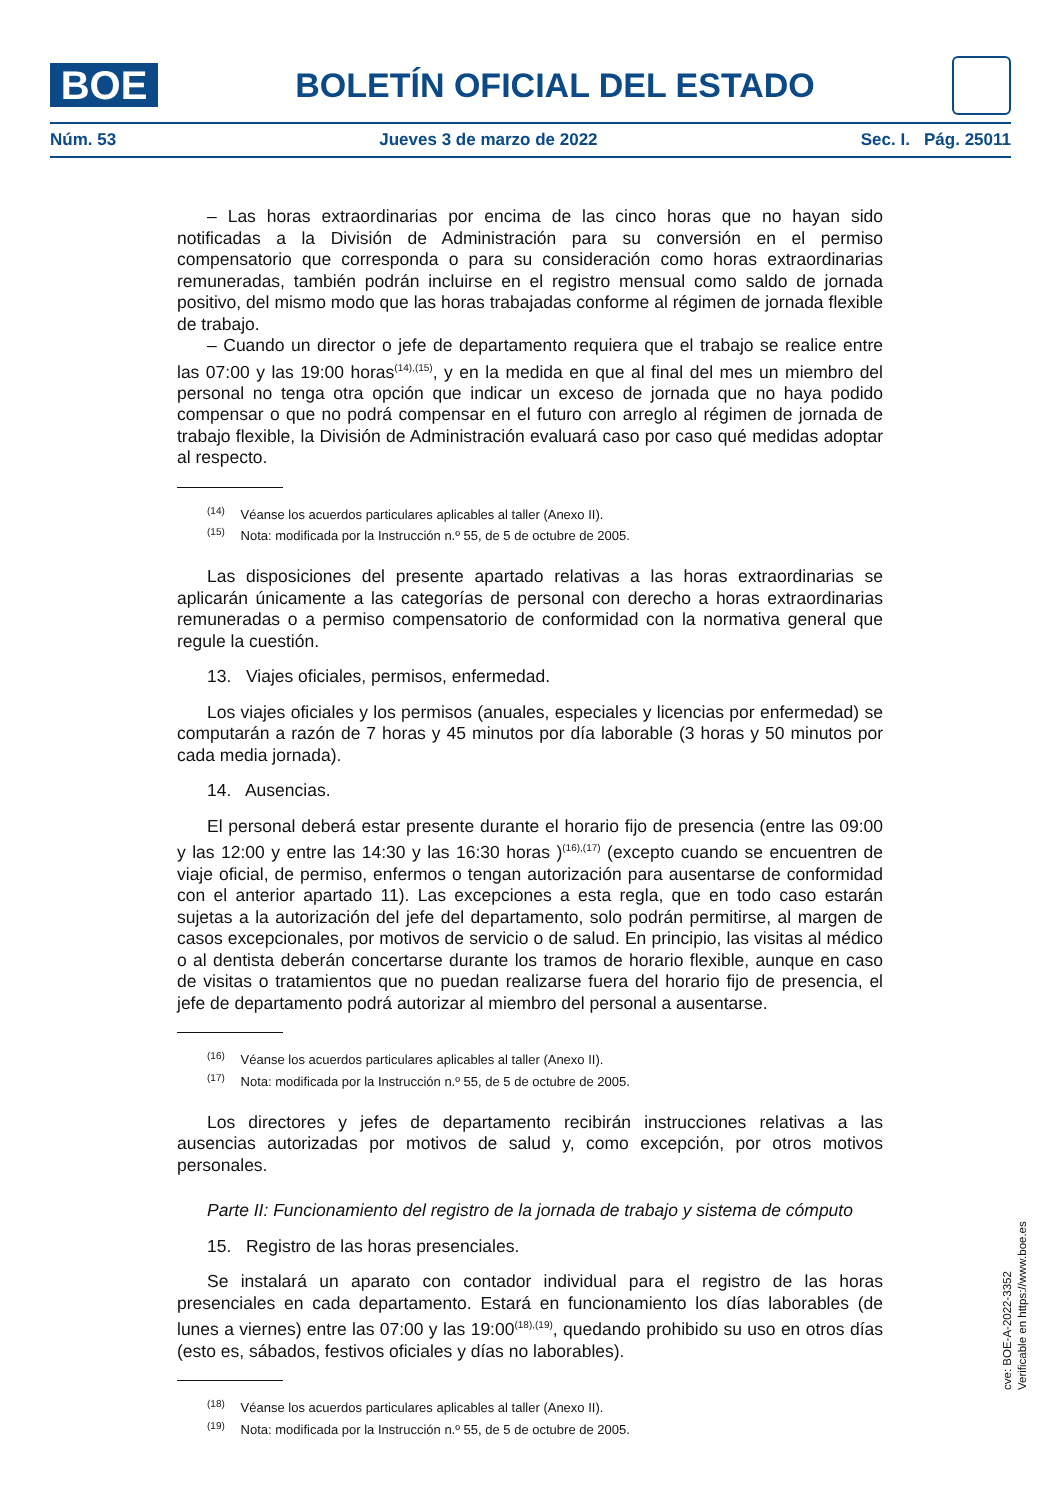BOE
BOLETÍN OFICIAL DEL ESTADO
Núm. 53 Jueves 3 de marzo de 2022 Sec. I. Pág. 25011
– Las horas extraordinarias por encima de las cinco horas que no hayan sido notificadas a la División de Administración para su conversión en el permiso compensatorio que corresponda o para su consideración como horas extraordinarias remuneradas, también podrán incluirse en el registro mensual como saldo de jornada positivo, del mismo modo que las horas trabajadas conforme al régimen de jornada flexible de trabajo.
– Cuando un director o jefe de departamento requiera que el trabajo se realice entre las 07:00 y las 19:00 horas<sup>(14),(15)</sup>, y en la medida en que al final del mes un miembro del personal no tenga otra opción que indicar un exceso de jornada que no haya podido compensar o que no podrá compensar en el futuro con arreglo al régimen de jornada de trabajo flexible, la División de Administración evaluará caso por caso qué medidas adoptar al respecto.
<sup>(14)</sup> Véanse los acuerdos particulares aplicables al taller (Anexo II).
<sup>(15)</sup> Nota: modificada por la Instrucción n.º 55, de 5 de octubre de 2005.
Las disposiciones del presente apartado relativas a las horas extraordinarias se aplicarán únicamente a las categorías de personal con derecho a horas extraordinarias remuneradas o a permiso compensatorio de conformidad con la normativa general que regule la cuestión.
13. Viajes oficiales, permisos, enfermedad.
Los viajes oficiales y los permisos (anuales, especiales y licencias por enfermedad) se computarán a razón de 7 horas y 45 minutos por día laborable (3 horas y 50 minutos por cada media jornada).
14. Ausencias.
El personal deberá estar presente durante el horario fijo de presencia (entre las 09:00 y las 12:00 y entre las 14:30 y las 16:30 horas )<sup>(16),(17)</sup> (excepto cuando se encuentren de viaje oficial, de permiso, enfermos o tengan autorización para ausentarse de conformidad con el anterior apartado 11). Las excepciones a esta regla, que en todo caso estarán sujetas a la autorización del jefe del departamento, solo podrán permitirse, al margen de casos excepcionales, por motivos de servicio o de salud. En principio, las visitas al médico o al dentista deberán concertarse durante los tramos de horario flexible, aunque en caso de visitas o tratamientos que no puedan realizarse fuera del horario fijo de presencia, el jefe de departamento podrá autorizar al miembro del personal a ausentarse.
<sup>(16)</sup> Véanse los acuerdos particulares aplicables al taller (Anexo II).
<sup>(17)</sup> Nota: modificada por la Instrucción n.º 55, de 5 de octubre de 2005.
Los directores y jefes de departamento recibirán instrucciones relativas a las ausencias autorizadas por motivos de salud y, como excepción, por otros motivos personales.
Parte II: Funcionamiento del registro de la jornada de trabajo y sistema de cómputo
15. Registro de las horas presenciales.
Se instalará un aparato con contador individual para el registro de las horas presenciales en cada departamento. Estará en funcionamiento los días laborables (de lunes a viernes) entre las 07:00 y las 19:00<sup>(18),(19)</sup>, quedando prohibido su uso en otros días (esto es, sábados, festivos oficiales y días no laborables).
<sup>(18)</sup> Véanse los acuerdos particulares aplicables al taller (Anexo II).
<sup>(19)</sup> Nota: modificada por la Instrucción n.º 55, de 5 de octubre de 2005.
cve: BOE-A-2022-3352
Verificable en https://www.boe.es